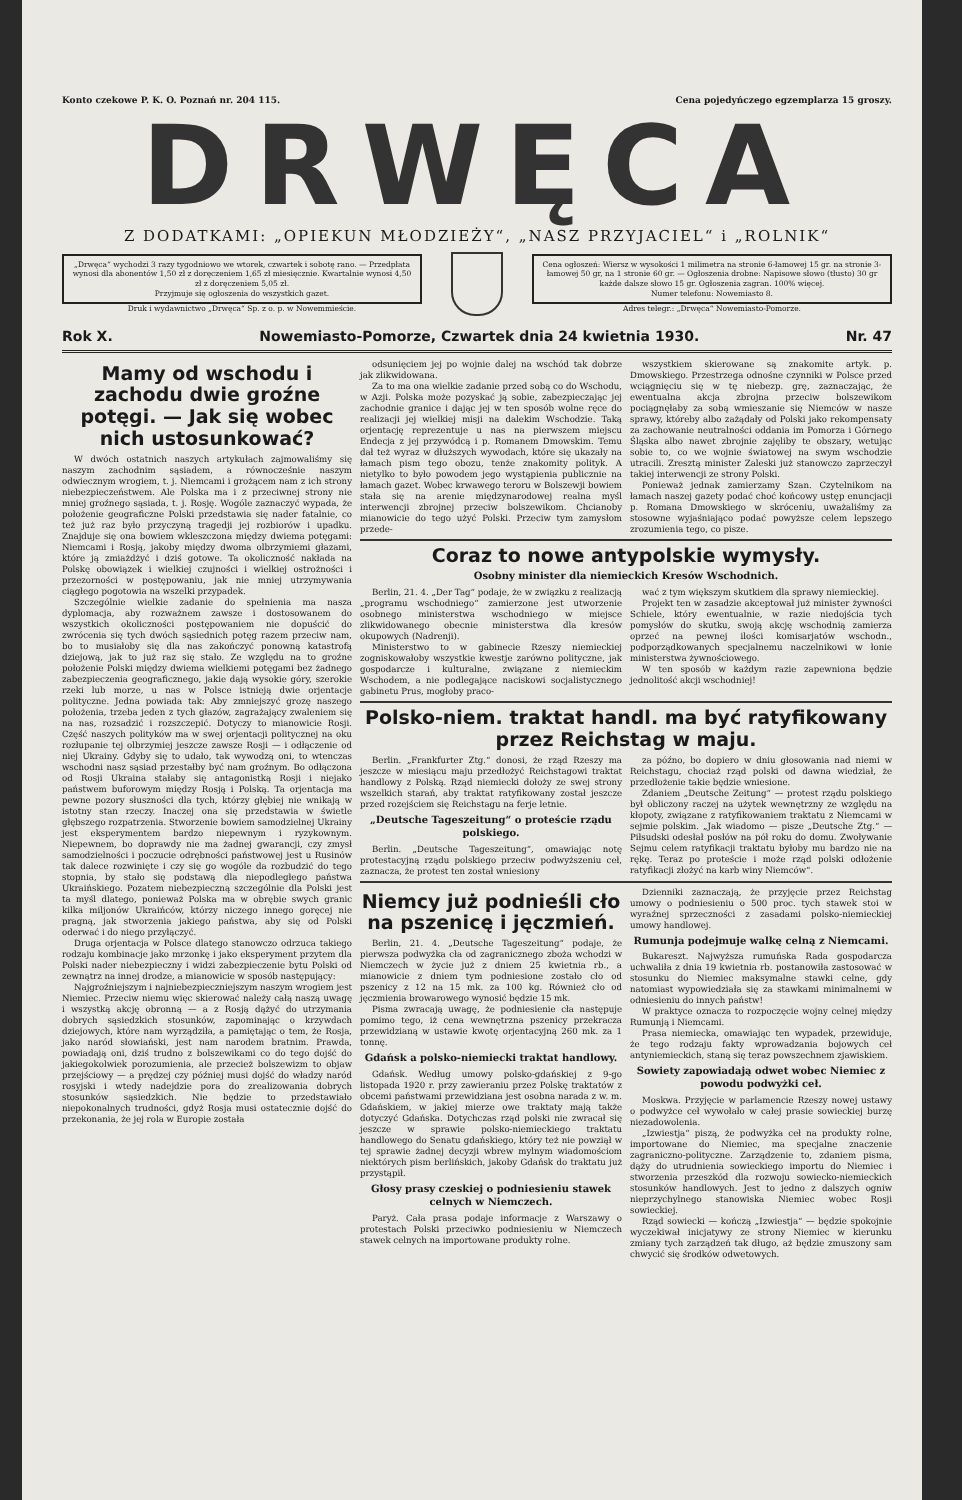Konto czekowe P. K. O. Poznań nr. 204 115. Cena pojedyńczego egzemplarza 15 groszy.
DRWĘCA
Z DODATKAMI: „OPIEKUN MŁODZIEŻY“, „NASZ PRZYJACIEL“ i „ROLNIK“
„Drwęca“ wychodzi 3 razy tygodniowo we wtorek, czwartek i sobotę rano. — Przedpłata wynosi dla abonentów 1,50 zł z doręczeniem 1,65 zł miesięcznie. Kwartalnie wynosi 4,50 zł z doręczeniem 5,05 zł.
Przyjmuje się ogłoszenia do wszystkich gazet.
Druk i wydawnictwo „Drwęca“ Sp. z o. p. w Nowemmieście.
Cena ogłoszeń: Wiersz w wysokości 1 milimetra na stronie 6-łamowej 15 gr. na stronie 3-łamowej 50 gr, na 1 stronie 60 gr. — Ogłoszenia drobne: Napisowe słowo (tłusto) 30 gr każde dalsze słowo 15 gr. Ogłoszenia zagran. 100% więcej.
Numer telefonu: Nowemiasto 8.
Adres telegr.: „Drwęca“ Nowemiasto-Pomorze.
Rok X. Nowemiasto-Pomorze, Czwartek dnia 24 kwietnia 1930. Nr. 47
Mamy od wschodu i zachodu dwie groźne potęgi. — Jak się wobec nich ustosunkować?
W dwóch ostatnich naszych artykułach zajmowaliśmy się naszym zachodnim sąsiadem, a równocześnie naszym odwiecznym wrogiem, t. j. Niemcami i grożącem nam z ich strony niebezpieczeństwem. Ale Polska ma i z przeciwnej strony nie mniej groźnego sąsiada, t. j. Rosję. Wogóle zaznaczyć wypada, że położenie geograficzne Polski przedstawia się nader fatalnie, co też już raz było przyczyną tragedji jej rozbiorów i upadku. Znajduje się ona bowiem wkleszczona między dwiema potęgami: Niemcami i Rosją, jakoby między dwoma olbrzymiemi głazami, które ją zmiażdżyć i dziś gotowe. Ta okoliczność nakłada na Polskę obowiązek i wielkiej czujności i wielkiej ostrożności i przezorności w postępowaniu, jak nie mniej utrzymywania ciągłego pogotowia na wszelki przypadek.
Szczególnie wielkie zadanie do spełnienia ma nasza dyplomacja, aby rozważnem zawsze i dostosowanem do wszystkich okoliczności postępowaniem nie dopuścić do zwrócenia się tych dwóch sąsiednich potęg razem przeciw nam, bo to musiałoby się dla nas zakończyć ponowną katastrofą dziejową, jak to już raz się stało. Ze względu na to groźne położenie Polski między dwiema wielkiemi potęgami bez żadnego zabezpieczenia geograficznego, jakie dają wysokie góry, szerokie rzeki lub morze, u nas w Polsce istnieją dwie orjentacje polityczne. Jedna powiada tak: Aby zmniejszyć grozę naszego położenia, trzeba jeden z tych głazów, zagrażający zwaleniem się na nas, rozsadzić i rozszczepić. Dotyczy to mianowicie Rosji. Część naszych polityków ma w swej orjentacji politycznej na oku rozłupanie tej olbrzymiej jeszcze zawsze Rosji — i odłączenie od niej Ukrainy. Gdyby się to udało, tak wywodzą oni, to wtenczas wschodni nasz sąsiad przestałby być nam groźnym. Bo odłączona od Rosji Ukraina stałaby się antagonistką Rosji i niejako państwem buforowym między Rosją i Polską. Ta orjentacja ma pewne pozory słuszności dla tych, którzy głębiej nie wnikają w istotny stan rzeczy. Inaczej ona się przedstawia w świetle głębszego rozpatrzenia. Stworzenie bowiem samodzielnej Ukrainy jest eksperymentem bardzo niepewnym i ryzykownym. Niepewnem, bo doprawdy nie ma żadnej gwarancji, czy zmysł samodzielności i poczucie odrębności państwowej jest u Rusinów tak dalece rozwinięte i czy się go wogóle da rozbudzić do tego stopnia, by stało się podstawą dla niepodległego państwa Ukraińskiego. Pozatem niebezpieczną szczególnie dla Polski jest ta myśl dlatego, ponieważ Polska ma w obrębie swych granic kilka miljonów Ukraińców, którzy niczego innego goręcej nie pragną, jak stworzenia jakiego państwa, aby się od Polski oderwać i do niego przyłączyć.
Druga orjentacja w Polsce dlatego stanowczo odrzuca takiego rodzaju kombinacje jako mrzonkę i jako eksperyment przytem dla Polski nader niebezpieczny i widzi zabezpieczenie bytu Polski od zewnątrz na innej drodze, a mianowicie w sposób następujący:
Najgroźniejszym i najniebezpieczniejszym naszym wrogiem jest Niemiec. Przeciw niemu więc skierować należy całą naszą uwagę i wszystką akcję obronną — a z Rosją dążyć do utrzymania dobrych sąsiedzkich stosunków, zapominając o krzywdach dziejowych, które nam wyrządziła, a pamiętając o tem, że Rosja, jako naród słowiański, jest nam narodem bratnim. Prawda, powiadają oni, dziś trudno z bolszewikami co do tego dojść do jakiegokolwiek porozumienia, ale przecież bolszewizm to objaw przejściowy — a prędzej czy później musi dojść do władzy naród rosyjski i wtedy nadejdzie pora do zrealizowania dobrych stosunków sąsiedzkich. Nie będzie to przedstawiało niepokonalnych trudności, gdyż Rosja musi ostatecznie dojść do przekonania, że jej rola w Europie została
odsunięciem jej po wojnie dalej na wschód tak dobrze jak zlikwidowana.
Za to ma ona wielkie zadanie przed sobą co do Wschodu, w Azji. Polska może pozyskać ją sobie, zabezpieczając jej zachodnie granice i dając jej w ten sposób wolne ręce do realizacji jej wielkiej misji na dalekim Wschodzie. Taką orjentację reprezentuje u nas na pierwszem miejscu Endecja z jej przywódcą i p. Romanem Dmowskim. Temu dał też wyraz w dłuższych wywodach, które się ukazały na łamach pism tego obozu, tenże znakomity polityk. A nietylko to było powodem jego wystąpienia publicznie na łamach gazet. Wobec krwawego teroru w Bolszewji bowiem stała się na arenie międzynarodowej realna myśl interwencji zbrojnej przeciw bolszewikom. Chcianoby mianowicie do tego użyć Polski. Przeciw tym zamysłom przede-
wszystkiem skierowane są znakomite artyk. p. Dmowskiego. Przestrzega odnośne czynniki w Polsce przed wciągnięciu się w tę niebezp. grę, zaznaczając, że ewentualna akcja zbrojna przeciw bolszewikom pociągnęłaby za sobą wmieszanie się Niemców w nasze sprawy, któreby albo zażądały od Polski jako rekompensaty za zachowanie neutralności oddania im Pomorza i Górnego Śląska albo nawet zbrojnie zajęliby te obszary, wetując sobie to, co we wojnie światowej na swym wschodzie utracili. Zresztą minister Zaleski już stanowczo zaprzeczył takiej interwencji ze strony Polski.
Ponieważ jednak zamierzamy Szan. Czytelnikom na łamach naszej gazety podać choć końcowy ustęp enuncjacji p. Romana Dmowskiego w skróceniu, uważaliśmy za stosowne wyjaśniająco podać powyższe celem lepszego zrozumienia tego, co pisze.
Coraz to nowe antypolskie wymysły.
Osobny minister dla niemieckich Kresów Wschodnich.
Berlin, 21. 4. „Der Tag“ podaje, że w związku z realizacją „programu wschodniego“ zamierzone jest utworzenie osobnego ministerstwa wschodniego w miejsce zlikwidowanego obecnie ministerstwa dla kresów okupowych (Nadrenji).
Ministerstwo to w gabinecie Rzeszy niemieckiej zogniskowałoby wszystkie kwestje zarówno polityczne, jak gospodarcze i kulturalne, związane z niemieckim Wschodem, a nie podlegające naciskowi socjalistycznego gabinetu Prus, mogłoby praco-
wać z tym większym skutkiem dla sprawy niemieckiej.
Projekt ten w zasadzie akceptował już minister żywności Schiele, który ewentualnie, w razie niedojścia tych pomysłów do skutku, swoją akcję wschodnią zamierza oprzeć na pewnej ilości komisarjatów wschodn., podporządkowanych specjalnemu naczelnikowi w łonie ministerstwa żywnościowego.
W ten sposób w każdym razie zapewniona będzie jednolitość akcji wschodniej!
Polsko-niem. traktat handl. ma być ratyfikowany przez Reichstag w maju.
Berlin. „Frankfurter Ztg.“ donosi, że rząd Rzeszy ma jeszcze w miesiącu maju przedłożyć Reichstagowi traktat handlowy z Polską. Rząd niemiecki dołoży ze swej strony wszelkich starań, aby traktat ratyfikowany został jeszcze przed rozejściem się Reichstagu na ferje letnie.
„Deutsche Tageszeitung“ o proteście rządu polskiego.
Berlin. „Deutsche Tageszeitung“, omawiając notę protestacyjną rządu polskiego przeciw podwyższeniu ceł, zaznacza, że protest ten został wniesiony
za późno, bo dopiero w dniu głosowania nad niemi w Reichstagu, chociaż rząd polski od dawna wiedział, że przedłożenie takie będzie wniesione.
Zdaniem „Deutsche Zeitung“ — protest rządu polskiego był obliczony raczej na użytek wewnętrzny ze względu na kłopoty, związane z ratyfikowaniem traktatu z Niemcami w sejmie polskim. „Jak wiadomo — pisze „Deutsche Ztg.“ — Piłsudski odesłał posłów na pół roku do domu. Zwoływanie Sejmu celem ratyfikacji traktatu byłoby mu bardzo nie na rękę. Teraz po proteście i może rząd polski odłożenie ratyfikacji złożyć na karb winy Niemców“.
Niemcy już podnieśli cło na pszenicę i jęczmień.
Berlin, 21. 4. „Deutsche Tageszeitung“ podaje, że pierwsza podwyżka cła od zagranicznego zboża wchodzi w Niemczech w życie już z dniem 25 kwietnia rb., a mianowicie z dniem tym podniesione zostało cło od pszenicy z 12 na 15 mk. za 100 kg. Również cło od jęczmienia browarowego wynosić będzie 15 mk.
Pisma zwracają uwagę, że podniesienie cła następuje pomimo tego, iż cena wewnętrzna pszenicy przekracza przewidzianą w ustawie kwotę orjentacyjną 260 mk. za 1 tonnę.
Gdańsk a polsko-niemiecki traktat handlowy.
Gdańsk. Według umowy polsko-gdańskiej z 9-go listopada 1920 r. przy zawieraniu przez Polskę traktatów z obcemi państwami przewidziana jest osobna narada z w. m. Gdańskiem, w jakiej mierze owe traktaty mają także dotyczyć Gdańska. Dotychczas rząd polski nie zwracał się jeszcze w sprawie polsko-niemieckiego traktatu handlowego do Senatu gdańskiego, który też nie powziął w tej sprawie żadnej decyzji wbrew mylnym wiadomościom niektórych pism berlińskich, jakoby Gdańsk do traktatu już przystąpił.
Głosy prasy czeskiej o podniesieniu stawek celnych w Niemczech.
Paryż. Cała prasa podaje informacje z Warszawy o protestach Polski przeciwko podniesieniu w Niemczech stawek celnych na importowane produkty rolne.
Dzienniki zaznaczają, że przyjęcie przez Reichstag umowy o podniesieniu o 500 proc. tych stawek stoi w wyraźnej sprzeczności z zasadami polsko-niemieckiej umowy handlowej.
Rumunja podejmuje walkę celną z Niemcami.
Bukareszt. Najwyższa rumuńska Rada gospodarcza uchwaliła z dnia 19 kwietnia rb. postanowiła zastosować w stosunku do Niemiec maksymalne stawki celne, gdy natomiast wypowiedziała się za stawkami minimalnemi w odniesieniu do innych państw!
W praktyce oznacza to rozpoczęcie wojny celnej między Rumunją i Niemcami.
Prasa niemiecka, omawiając ten wypadek, przewiduje, że tego rodzaju fakty wprowadzania bojowych ceł antyniemieckich, staną się teraz powszechnem zjawiskiem.
Sowiety zapowiadają odwet wobec Niemiec z powodu podwyżki ceł.
Moskwa. Przyjęcie w parlamencie Rzeszy nowej ustawy o podwyżce ceł wywołało w całej prasie sowieckiej burzę niezadowolenia.
„Izwiestja“ piszą, że podwyżka ceł na produkty rolne, importowane do Niemiec, ma specjalne znaczenie zagraniczno-polityczne. Zarządzenie to, zdaniem pisma, dąży do utrudnienia sowieckiego importu do Niemiec i stworzenia przeszkód dla rozwoju sowiecko-niemieckich stosunków handlowych. Jest to jedno z dalszych ogniw nieprzychylnego stanowiska Niemiec wobec Rosji sowieckiej.
Rząd sowiecki — kończą „Izwiestja“ — będzie spokojnie wyczekiwał inicjatywy ze strony Niemiec w kierunku zmiany tych zarządzeń tak długo, aż będzie zmuszony sam chwycić się środków odwetowych.